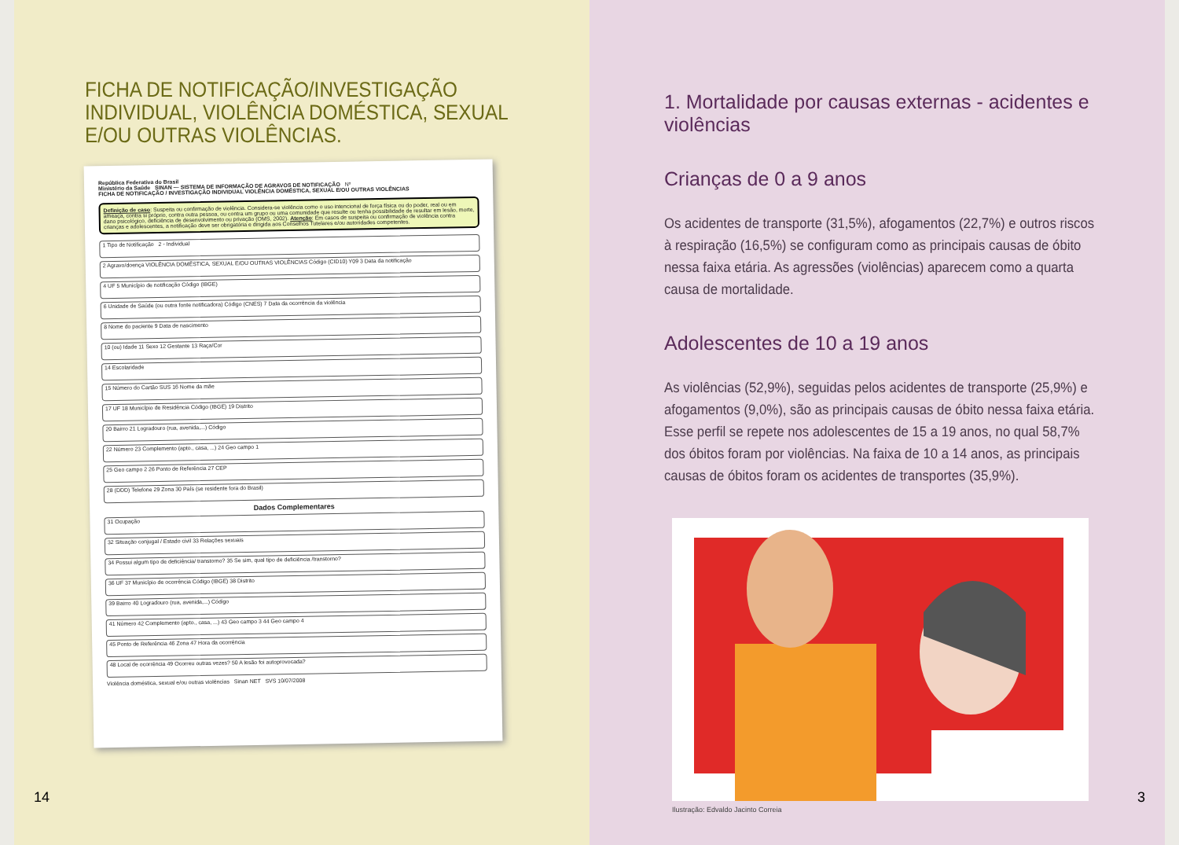FICHA DE NOTIFICAÇÃO/INVESTIGAÇÃO
INDIVIDUAL, VIOLÊNCIA DOMÉSTICA, SEXUAL
E/OU OUTRAS VIOLÊNCIAS.
República Federativa do Brasil
Ministério da Saúde SINAN — SISTEMA DE INFORMAÇÃO DE AGRAVOS DE NOTIFICAÇÃO Nº
FICHA DE NOTIFICAÇÃO / INVESTIGAÇÃO INDIVIDUAL VIOLÊNCIA DOMÉSTICA, SEXUAL E/OU OUTRAS VIOLÊNCIAS
Definição de caso: Suspeita ou confirmação de violência. Considera-se violência como o uso intencional de força física ou do poder, real ou em ameaça, contra si próprio, contra outra pessoa, ou contra um grupo ou uma comunidade que resulte ou tenha possibilidade de resultar em lesão, morte, dano psicológico, deficiência de desenvolvimento ou privação (OMS, 2002). Atenção: Em casos de suspeita ou confirmação de violência contra crianças e adolescentes, a notificação deve ser obrigatória e dirigida aos Conselhos Tutelares e/ou autoridades competentes.
1 Tipo de Notificação 2 - Individual
2 Agravo/doença VIOLÊNCIA DOMÉSTICA, SEXUAL E/OU OUTRAS VIOLÊNCIAS Código (CID10) Y09 3 Data da notificação
4 UF 5 Município de notificação Código (IBGE)
6 Unidade de Saúde (ou outra fonte notificadora) Código (CNES) 7 Data da ocorrência da violência
8 Nome do paciente 9 Data de nascimento
10 (ou) Idade 11 Sexo 12 Gestante 13 Raça/Cor
14 Escolaridade
15 Número do Cartão SUS 16 Nome da mãe
17 UF 18 Município de Residência Código (IBGE) 19 Distrito
20 Bairro 21 Logradouro (rua, avenida,...) Código
22 Número 23 Complemento (apto., casa, ...) 24 Geo campo 1
25 Geo campo 2 26 Ponto de Referência 27 CEP
28 (DDD) Telefone 29 Zona 30 País (se residente fora do Brasil)
Dados Complementares
31 Ocupação
32 Situação conjugal / Estado civil 33 Relações sexuais
34 Possui algum tipo de deficiência/ transtorno? 35 Se sim, qual tipo de deficiência /transtorno?
36 UF 37 Município de ocorrência Código (IBGE) 38 Distrito
39 Bairro 40 Logradouro (rua, avenida,...) Código
41 Número 42 Complemento (apto., casa, ...) 43 Geo campo 3 44 Geo campo 4
45 Ponto de Referência 46 Zona 47 Hora da ocorrência
48 Local de ocorrência 49 Ocorreu outras vezes? 50 A lesão foi autoprovocada?
Violência doméstica, sexual e/ou outras violências Sinan NET SVS 10/07/2008
14
1. Mortalidade por causas externas - acidentes e violências
Crianças de 0 a 9 anos
Os acidentes de transporte (31,5%), afogamentos (22,7%) e outros riscos à respiração (16,5%) se configuram como as principais causas de óbito nessa faixa etária. As agressões (violências) aparecem como a quarta causa de mortalidade.
Adolescentes de 10 a 19 anos
As violências (52,9%), seguidas pelos acidentes de transporte (25,9%) e afogamentos (9,0%), são as principais causas de óbito nessa faixa etária. Esse perfil se repete nos adolescentes de 15 a 19 anos, no qual 58,7% dos óbitos foram por violências. Na faixa de 10 a 14 anos, as principais causas de óbitos foram os acidentes de transportes (35,9%).
Ilustração: Edvaldo Jacinto Correia
3